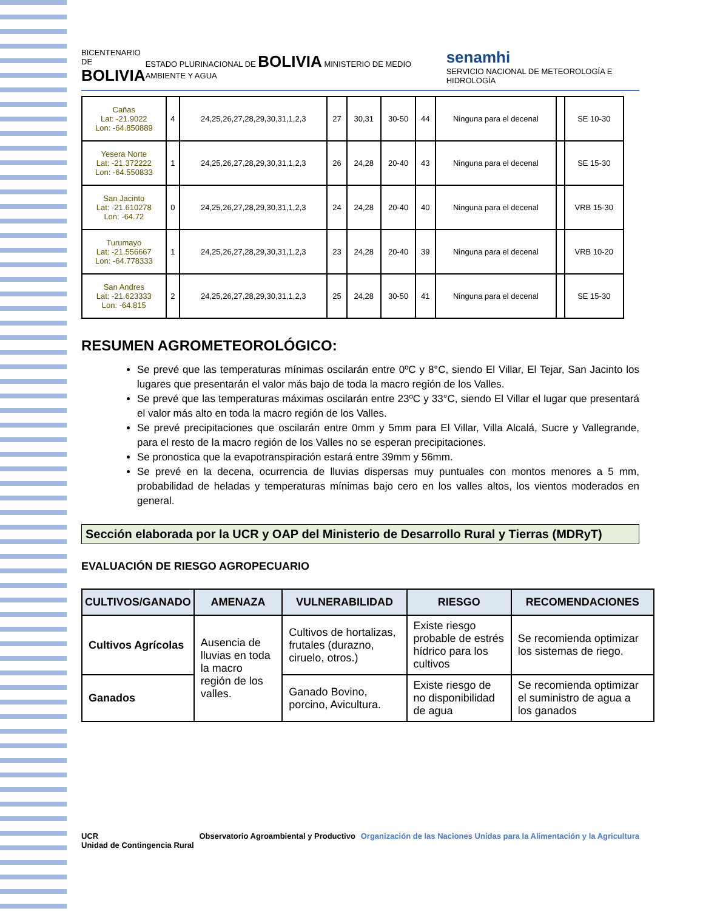BICENTENARIO DE
BOLIVIA
ESTADO PLURINACIONAL DE BOLIVIA MINISTERIO DE MEDIO AMBIENTE Y AGUA
senamhi
SERVICIO NACIONAL DE METEOROLOGÍA E HIDROLOGÍA
| Cañas Lat: -21.9022 Lon: -64.850889 | 4 | 24,25,26,27,28,29,30,31,1,2,3 | 27 | 30,31 | 30-50 | 44 | Ninguna para el decenal | | SE 10-30 |
| Yesera Norte Lat: -21.372222 Lon: -64.550833 | 1 | 24,25,26,27,28,29,30,31,1,2,3 | 26 | 24,28 | 20-40 | 43 | Ninguna para el decenal | | SE 15-30 |
| San Jacinto Lat: -21.610278 Lon: -64.72 | 0 | 24,25,26,27,28,29,30,31,1,2,3 | 24 | 24,28 | 20-40 | 40 | Ninguna para el decenal | | VRB 15-30 |
| Turumayo Lat: -21.556667 Lon: -64.778333 | 1 | 24,25,26,27,28,29,30,31,1,2,3 | 23 | 24,28 | 20-40 | 39 | Ninguna para el decenal | | VRB 10-20 |
| San Andres Lat: -21.623333 Lon: -64.815 | 2 | 24,25,26,27,28,29,30,31,1,2,3 | 25 | 24,28 | 30-50 | 41 | Ninguna para el decenal | | SE 15-30 |
RESUMEN AGROMETEOROLÓGICO:
Se prevé que las temperaturas mínimas oscilarán entre 0ºC y 8°C, siendo El Villar, El Tejar, San Jacinto los lugares que presentarán el valor más bajo de toda la macro región de los Valles.
Se prevé que las temperaturas máximas oscilarán entre 23ºC y 33°C, siendo El Villar el lugar que presentará el valor más alto en toda la macro región de los Valles.
Se prevé precipitaciones que oscilarán entre 0mm y 5mm para El Villar, Villa Alcalá, Sucre y Vallegrande, para el resto de la macro región de los Valles no se esperan precipitaciones.
Se pronostica que la evapotranspiración estará entre 39mm y 56mm.
Se prevé en la decena, ocurrencia de lluvias dispersas muy puntuales con montos menores a 5 mm, probabilidad de heladas y temperaturas mínimas bajo cero en los valles altos, los vientos moderados en general.
Sección elaborada por la UCR y OAP del Ministerio de Desarrollo Rural y Tierras (MDRyT)
EVALUACIÓN DE RIESGO AGROPECUARIO
| CULTIVOS/GANADO | AMENAZA | VULNERABILIDAD | RIESGO | RECOMENDACIONES |
| --- | --- | --- | --- | --- |
| Cultivos Agrícolas | Ausencia de lluvias en toda la macro región de los valles. | Cultivos de hortalizas, frutales (durazno, ciruelo, otros.) | Existe riesgo probable de estrés hídrico para los cultivos | Se recomienda optimizar los sistemas de riego. |
| Ganados | | Ganado Bovino, porcino, Avicultura. | Existe riesgo de no disponibilidad de agua | Se recomienda optimizar el suministro de agua a los ganados |
UCR
Unidad de Contingencia Rural
Observatorio Agroambiental y Productivo
Organización de las Naciones Unidas para la Alimentación y la Agricultura